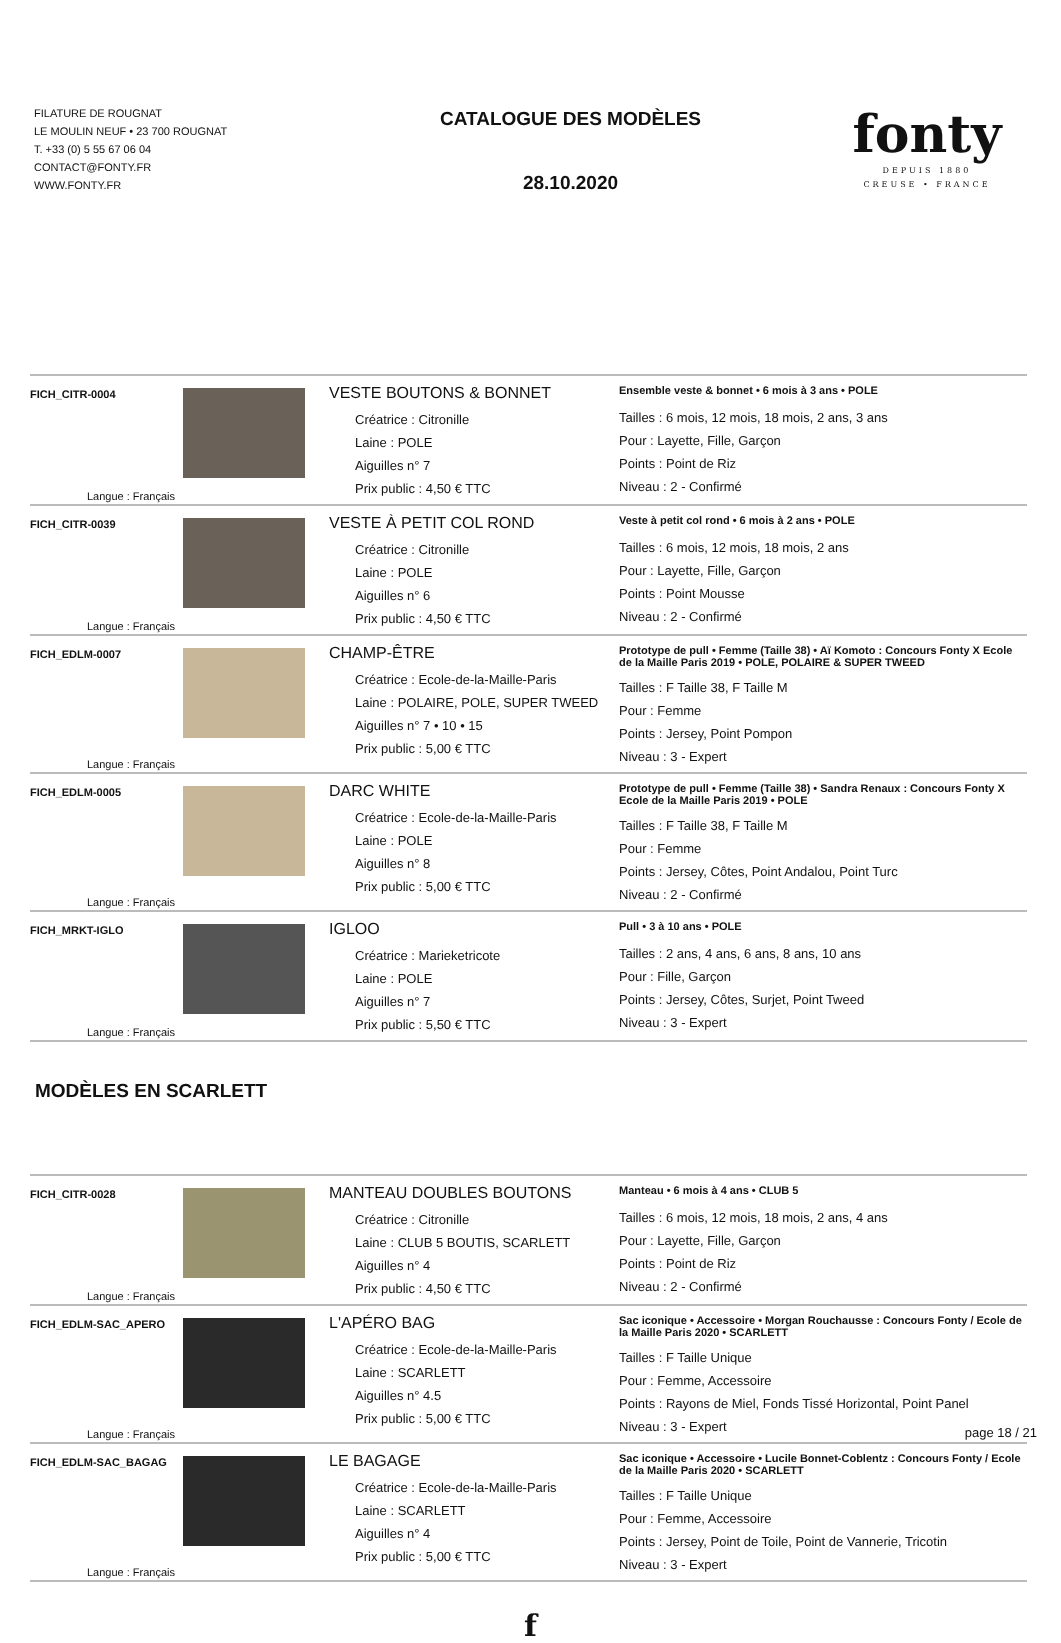FILATURE DE ROUGNAT
LE MOULIN NEUF • 23 700 ROUGNAT
T. +33 (0) 5 55 67 06 04
CONTACT@FONTY.FR
WWW.FONTY.FR
CATALOGUE DES MODÈLES
28.10.2020
fonty
DEPUIS 1880
CREUSE • FRANCE
| FICH_CITR-0004 Langue : Français | | VESTE BOUTONS & BONNET Créatrice : Citronille Laine : POLE Aiguilles n° 7 Prix public : 4,50 € TTC | Ensemble veste & bonnet • 6 mois à 3 ans • POLE Tailles : 6 mois, 12 mois, 18 mois, 2 ans, 3 ans Pour : Layette, Fille, Garçon Points : Point de Riz Niveau : 2 - Confirmé |
| FICH_CITR-0039 Langue : Français | | VESTE À PETIT COL ROND Créatrice : Citronille Laine : POLE Aiguilles n° 6 Prix public : 4,50 € TTC | Veste à petit col rond • 6 mois à 2 ans • POLE Tailles : 6 mois, 12 mois, 18 mois, 2 ans Pour : Layette, Fille, Garçon Points : Point Mousse Niveau : 2 - Confirmé |
| FICH_EDLM-0007 Langue : Français | | CHAMP-ÊTRE Créatrice : Ecole-de-la-Maille-Paris Laine : POLAIRE, POLE, SUPER TWEED Aiguilles n° 7 • 10 • 15 Prix public : 5,00 € TTC | Prototype de pull • Femme (Taille 38) • Aï Komoto : Concours Fonty X Ecole de la Maille Paris 2019 • POLE, POLAIRE & SUPER TWEED Tailles : F Taille 38, F Taille M Pour : Femme Points : Jersey, Point Pompon Niveau : 3 - Expert |
| FICH_EDLM-0005 Langue : Français | | DARC WHITE Créatrice : Ecole-de-la-Maille-Paris Laine : POLE Aiguilles n° 8 Prix public : 5,00 € TTC | Prototype de pull • Femme (Taille 38) • Sandra Renaux : Concours Fonty X Ecole de la Maille Paris 2019 • POLE Tailles : F Taille 38, F Taille M Pour : Femme Points : Jersey, Côtes, Point Andalou, Point Turc Niveau : 2 - Confirmé |
| FICH_MRKT-IGLO Langue : Français | | IGLOO Créatrice : Marieketricote Laine : POLE Aiguilles n° 7 Prix public : 5,50 € TTC | Pull • 3 à 10 ans • POLE Tailles : 2 ans, 4 ans, 6 ans, 8 ans, 10 ans Pour : Fille, Garçon Points : Jersey, Côtes, Surjet, Point Tweed Niveau : 3 - Expert |
MODÈLES EN SCARLETT
| FICH_CITR-0028 Langue : Français | | MANTEAU DOUBLES BOUTONS Créatrice : Citronille Laine : CLUB 5 BOUTIS, SCARLETT Aiguilles n° 4 Prix public : 4,50 € TTC | Manteau • 6 mois à 4 ans • CLUB 5 Tailles : 6 mois, 12 mois, 18 mois, 2 ans, 4 ans Pour : Layette, Fille, Garçon Points : Point de Riz Niveau : 2 - Confirmé |
| FICH_EDLM-SAC_APERO Langue : Français | | L'APÉRO BAG Créatrice : Ecole-de-la-Maille-Paris Laine : SCARLETT Aiguilles n° 4.5 Prix public : 5,00 € TTC | Sac iconique • Accessoire • Morgan Rouchausse : Concours Fonty / Ecole de la Maille Paris 2020 • SCARLETT Tailles : F Taille Unique Pour : Femme, Accessoire Points : Rayons de Miel, Fonds Tissé Horizontal, Point Panel Niveau : 3 - Expert |
| FICH_EDLM-SAC_BAGAG Langue : Français | | LE BAGAGE Créatrice : Ecole-de-la-Maille-Paris Laine : SCARLETT Aiguilles n° 4 Prix public : 5,00 € TTC | Sac iconique • Accessoire • Lucile Bonnet-Coblentz : Concours Fonty / Ecole de la Maille Paris 2020 • SCARLETT Tailles : F Taille Unique Pour : Femme, Accessoire Points : Jersey, Point de Toile, Point de Vannerie, Tricotin Niveau : 3 - Expert |
f
page 18 / 21